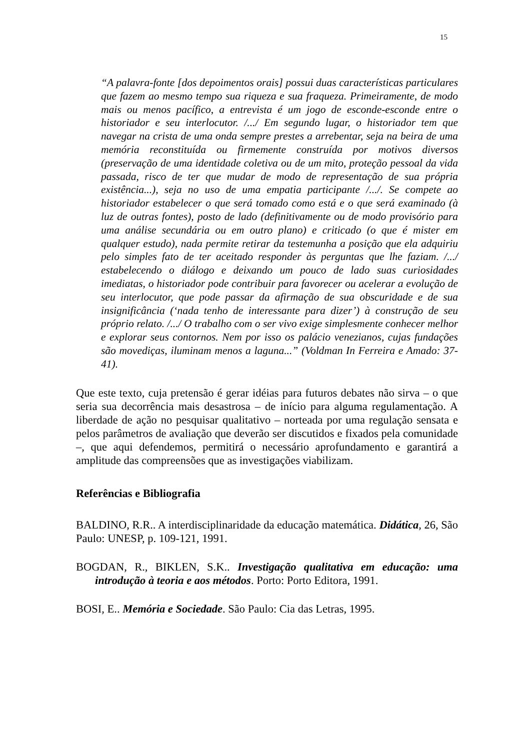15
“A palavra-fonte [dos depoimentos orais] possui duas características particulares que fazem ao mesmo tempo sua riqueza e sua fraqueza. Primeiramente, de modo mais ou menos pacífico, a entrevista é um jogo de esconde-esconde entre o historiador e seu interlocutor. /.../ Em segundo lugar, o historiador tem que navegar na crista de uma onda sempre prestes a arrebentar, seja na beira de uma memória reconstituída ou firmemente construída por motivos diversos (preservação de uma identidade coletiva ou de um mito, proteção pessoal da vida passada, risco de ter que mudar de modo de representação de sua própria existência...), seja no uso de uma empatia participante /.../. Se compete ao historiador estabelecer o que será tomado como está e o que será examinado (à luz de outras fontes), posto de lado (definitivamente ou de modo provisório para uma análise secundária ou em outro plano) e criticado (o que é mister em qualquer estudo), nada permite retirar da testemunha a posição que ela adquiriu pelo simples fato de ter aceitado responder às perguntas que lhe faziam. /.../ estabelecendo o diálogo e deixando um pouco de lado suas curiosidades imediatas, o historiador pode contribuir para favorecer ou acelerar a evolução de seu interlocutor, que pode passar da afirmação de sua obscuridade e de sua insignificância (‘nada tenho de interessante para dizer’) à construção de seu próprio relato. /.../ O trabalho com o ser vivo exige simplesmente conhecer melhor e explorar seus contornos. Nem por isso os palácio venezianos, cujas fundações são movediças, iluminam menos a laguna...” (Voldman In Ferreira e Amado: 37-41).
Que este texto, cuja pretensão é gerar idéias para futuros debates não sirva – o que seria sua decorrência mais desastrosa – de início para alguma regulamentação. A liberdade de ação no pesquisar qualitativo – norteada por uma regulação sensata e pelos parâmetros de avaliação que deverão ser discutidos e fixados pela comunidade –, que aqui defendemos, permitirá o necessário aprofundamento e garantirá a amplitude das compreensões que as investigações viabilizam.
Referências e Bibliografia
BALDINO, R.R.. A interdisciplinaridade da educação matemática. Didática, 26, São Paulo: UNESP, p. 109-121, 1991.
BOGDAN, R., BIKLEN, S.K.. Investigação qualitativa em educação: uma introdução à teoria e aos métodos. Porto: Porto Editora, 1991.
BOSI, E.. Memória e Sociedade. São Paulo: Cia das Letras, 1995.